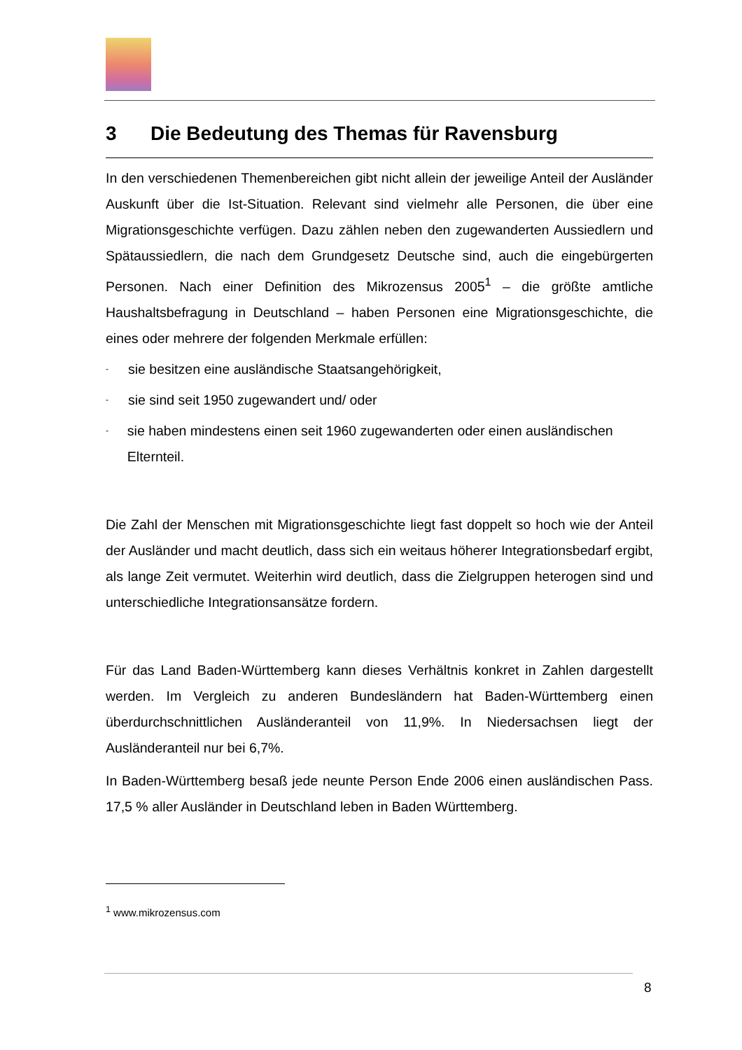3 Die Bedeutung des Themas für Ravensburg
In den verschiedenen Themenbereichen gibt nicht allein der jeweilige Anteil der Ausländer Auskunft über die Ist-Situation. Relevant sind vielmehr alle Personen, die über eine Migrationsgeschichte verfügen. Dazu zählen neben den zugewanderten Aussiedlern und Spätaussiedlern, die nach dem Grundgesetz Deutsche sind, auch die eingebürgerten Personen. Nach einer Definition des Mikrozensus 2005<sup>1</sup> – die größte amtliche Haushaltsbefragung in Deutschland – haben Personen eine Migrationsgeschichte, die eines oder mehrere der folgenden Merkmale erfüllen:
- sie besitzen eine ausländische Staatsangehörigkeit,
- sie sind seit 1950 zugewandert und/ oder
- sie haben mindestens einen seit 1960 zugewanderten oder einen ausländischen Elternteil.
Die Zahl der Menschen mit Migrationsgeschichte liegt fast doppelt so hoch wie der Anteil der Ausländer und macht deutlich, dass sich ein weitaus höherer Integrationsbedarf ergibt, als lange Zeit vermutet. Weiterhin wird deutlich, dass die Zielgruppen heterogen sind und unterschiedliche Integrationsansätze fordern.
Für das Land Baden-Württemberg kann dieses Verhältnis konkret in Zahlen dargestellt werden. Im Vergleich zu anderen Bundesländern hat Baden-Württemberg einen überdurchschnittlichen Ausländeranteil von 11,9%. In Niedersachsen liegt der Ausländeranteil nur bei 6,7%.
In Baden-Württemberg besaß jede neunte Person Ende 2006 einen ausländischen Pass. 17,5 % aller Ausländer in Deutschland leben in Baden Württemberg.
<sup>1</sup> www.mikrozensus.com
8